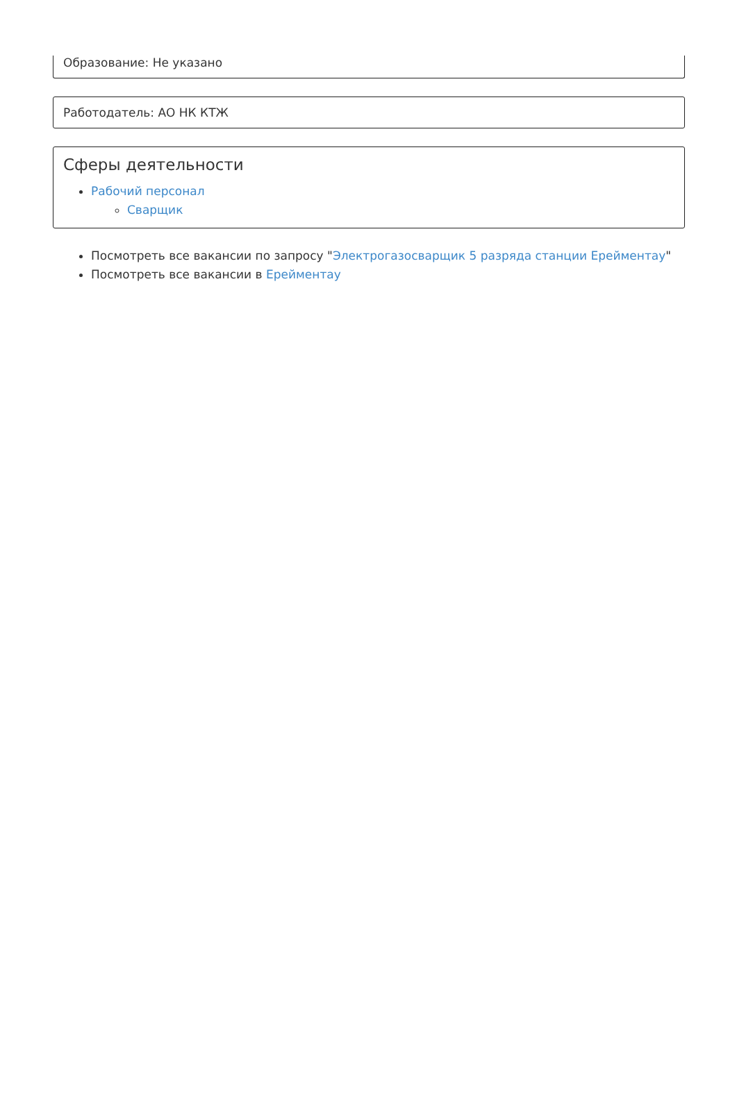Образование: Не указано
Работодатель: АО НК КТЖ
Сферы деятельности
Рабочий персонал
Сварщик
Посмотреть все вакансии по запросу "Электрогазосварщик 5 разряда станции Ерейментау"
Посмотреть все вакансии в Ерейментау